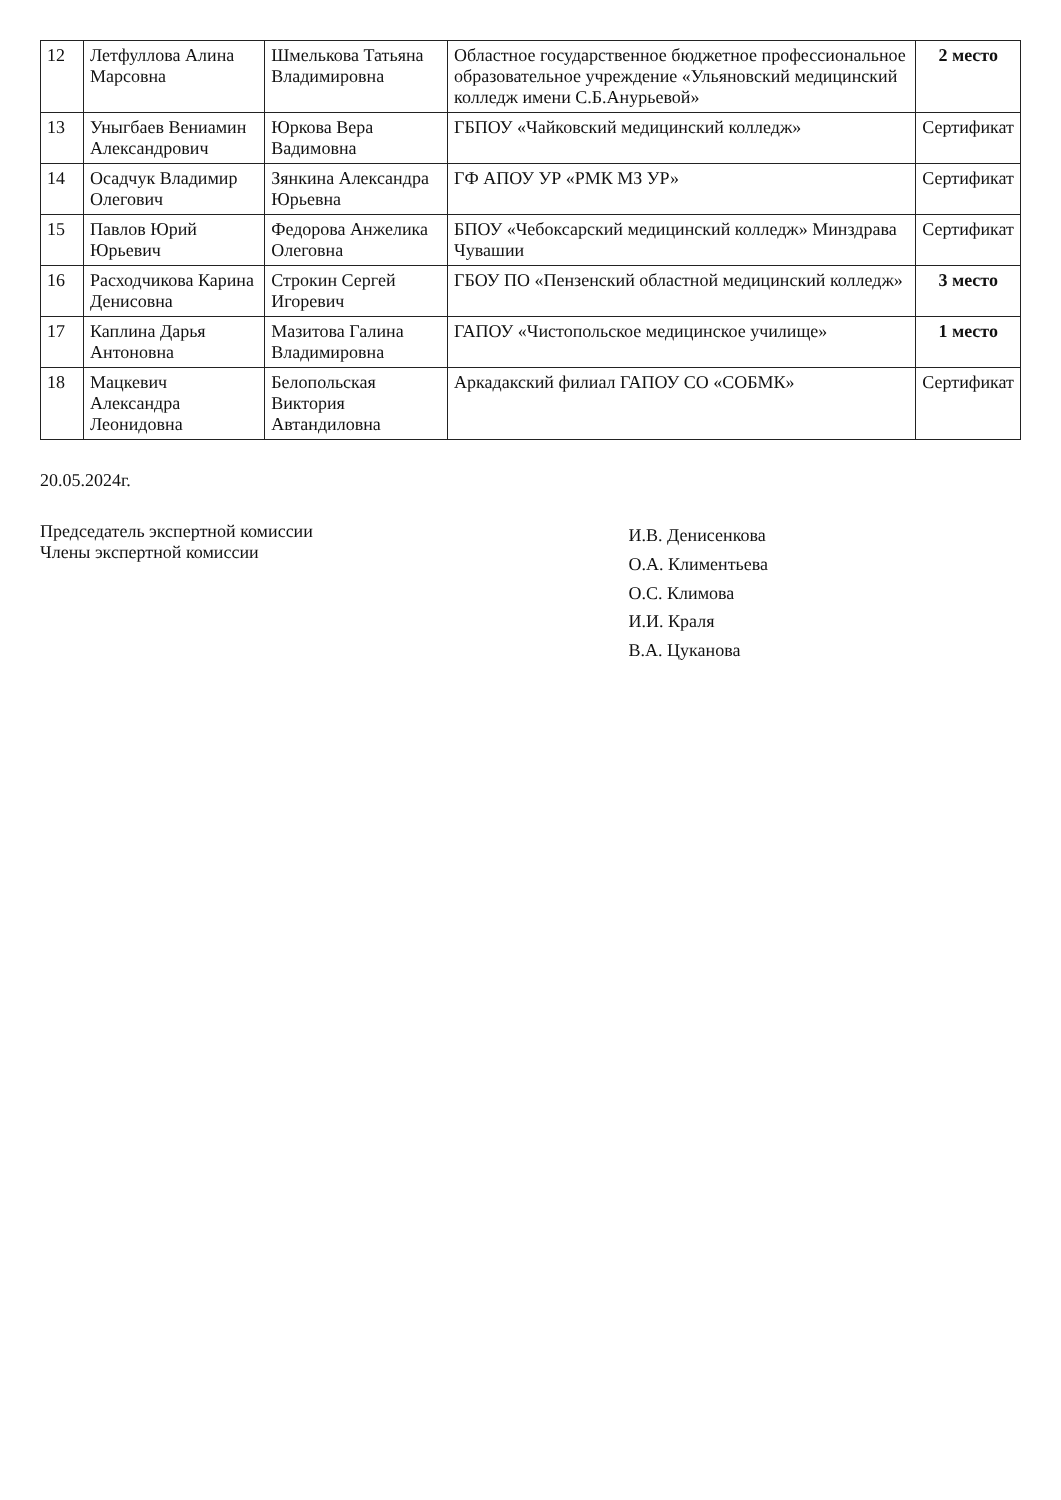| 12 | Летфуллова Алина Марсовна | Шмелькова Татьяна Владимировна | Областное государственное бюджетное профессиональное образовательное учреждение «Ульяновский медицинский колледж имени С.Б.Анурьевой» | 2 место |
| 13 | Уныгбаев Вениамин Александрович | Юркова Вера Вадимовна | ГБПОУ «Чайковский медицинский колледж» | Сертификат |
| 14 | Осадчук Владимир Олегович | Зянкина Александра Юрьевна | ГФ АПОУ УР «РМК МЗ УР» | Сертификат |
| 15 | Павлов Юрий Юрьевич | Федорова Анжелика Олеговна | БПОУ «Чебоксарский медицинский колледж» Минздрава Чувашии | Сертификат |
| 16 | Расходчикова Карина Денисовна | Строкин Сергей Игоревич | ГБОУ ПО «Пензенский областной медицинский колледж» | 3 место |
| 17 | Каплина Дарья Антоновна | Мазитова Галина Владимировна | ГАПОУ «Чистопольское медицинское училище» | 1 место |
| 18 | Мацкевич Александра Леонидовна | Белопольская Виктория Автандиловна | Аркадакский филиал ГАПОУ СО «СОБМК» | Сертификат |
20.05.2024г.
Председатель экспертной комиссии
Члены экспертной комиссии
И.В. Денисенкова
О.А. Климентьева
О.С. Климова
И.И. Краля
В.А. Цуканова